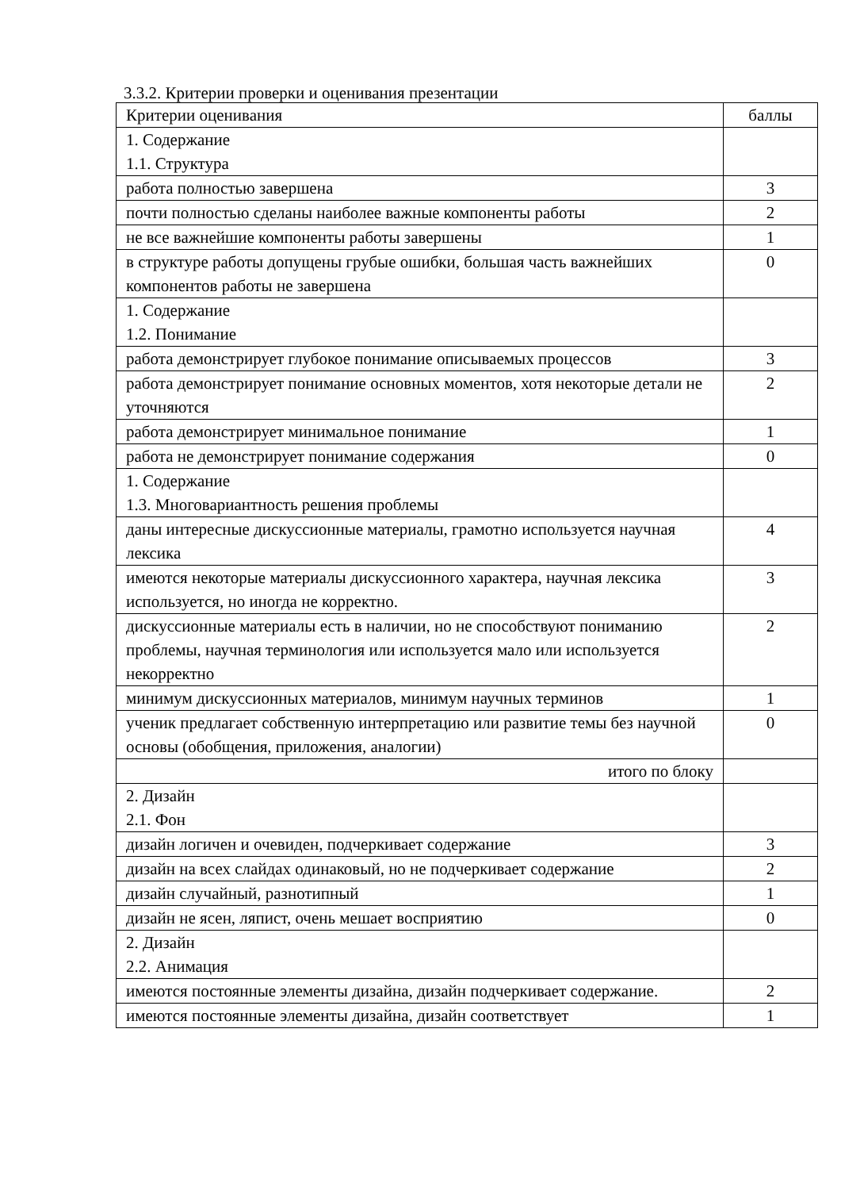3.3.2. Критерии проверки и оценивания презентации
| Критерии оценивания | баллы |
| --- | --- |
| 1. Содержание 1.1. Структура | |
| работа полностью завершена | 3 |
| почти полностью сделаны наиболее важные компоненты работы | 2 |
| не все важнейшие компоненты работы завершены | 1 |
| в структуре работы допущены грубые ошибки, большая часть важнейших компонентов работы не завершена | 0 |
| 1. Содержание 1.2. Понимание | |
| работа демонстрирует глубокое понимание описываемых процессов | 3 |
| работа демонстрирует понимание основных моментов, хотя некоторые детали не уточняются | 2 |
| работа демонстрирует минимальное понимание | 1 |
| работа не демонстрирует понимание содержания | 0 |
| 1. Содержание 1.3. Многовариантность решения проблемы | |
| даны интересные дискуссионные материалы, грамотно используется научная лексика | 4 |
| имеются некоторые материалы дискуссионного характера, научная лексика используется, но иногда не корректно. | 3 |
| дискуссионные материалы есть в наличии, но не способствуют пониманию проблемы, научная терминология или используется мало или используется некорректно | 2 |
| минимум дискуссионных материалов, минимум научных терминов | 1 |
| ученик предлагает собственную интерпретацию или развитие темы без научной основы (обобщения, приложения, аналогии) | 0 |
| итого по блоку | |
| 2. Дизайн 2.1. Фон | |
| дизайн логичен и очевиден, подчеркивает содержание | 3 |
| дизайн на всех слайдах одинаковый, но не подчеркивает содержание | 2 |
| дизайн случайный, разнотипный | 1 |
| дизайн не ясен, ляпист, очень мешает восприятию | 0 |
| 2. Дизайн 2.2. Анимация | |
| имеются постоянные элементы дизайна, дизайн подчеркивает содержание. | 2 |
| имеются постоянные элементы дизайна, дизайн соответствует | 1 |